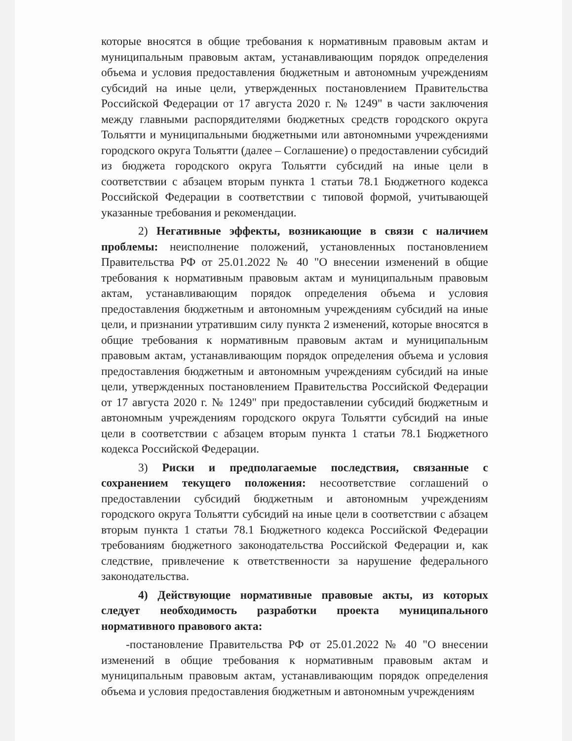которые вносятся в общие требования к нормативным правовым актам и муниципальным правовым актам, устанавливающим порядок определения объема и условия предоставления бюджетным и автономным учреждениям субсидий на иные цели, утвержденных постановлением Правительства Российской Федерации от 17 августа 2020 г. № 1249" в части заключения между главными распорядителями бюджетных средств городского округа Тольятти и муниципальными бюджетными или автономными учреждениями городского округа Тольятти (далее – Соглашение) о предоставлении субсидий из бюджета городского округа Тольятти субсидий на иные цели в соответствии с абзацем вторым пункта 1 статьи 78.1 Бюджетного кодекса Российской Федерации в соответствии с типовой формой, учитывающей указанные требования и рекомендации.
2) Негативные эффекты, возникающие в связи с наличием проблемы: неисполнение положений, установленных постановлением Правительства РФ от 25.01.2022 № 40 "О внесении изменений в общие требования к нормативным правовым актам и муниципальным правовым актам, устанавливающим порядок определения объема и условия предоставления бюджетным и автономным учреждениям субсидий на иные цели, и признании утратившим силу пункта 2 изменений, которые вносятся в общие требования к нормативным правовым актам и муниципальным правовым актам, устанавливающим порядок определения объема и условия предоставления бюджетным и автономным учреждениям субсидий на иные цели, утвержденных постановлением Правительства Российской Федерации от 17 августа 2020 г. № 1249" при предоставлении субсидий бюджетным и автономным учреждениям городского округа Тольятти субсидий на иные цели в соответствии с абзацем вторым пункта 1 статьи 78.1 Бюджетного кодекса Российской Федерации.
3) Риски и предполагаемые последствия, связанные с сохранением текущего положения: несоответствие соглашений о предоставлении субсидий бюджетным и автономным учреждениям городского округа Тольятти субсидий на иные цели в соответствии с абзацем вторым пункта 1 статьи 78.1 Бюджетного кодекса Российской Федерации требованиям бюджетного законодательства Российской Федерации и, как следствие, привлечение к ответственности за нарушение федерального законодательства.
4) Действующие нормативные правовые акты, из которых следует необходимость разработки проекта муниципального нормативного правового акта:
-постановление Правительства РФ от 25.01.2022 № 40 "О внесении изменений в общие требования к нормативным правовым актам и муниципальным правовым актам, устанавливающим порядок определения объема и условия предоставления бюджетным и автономным учреждениям